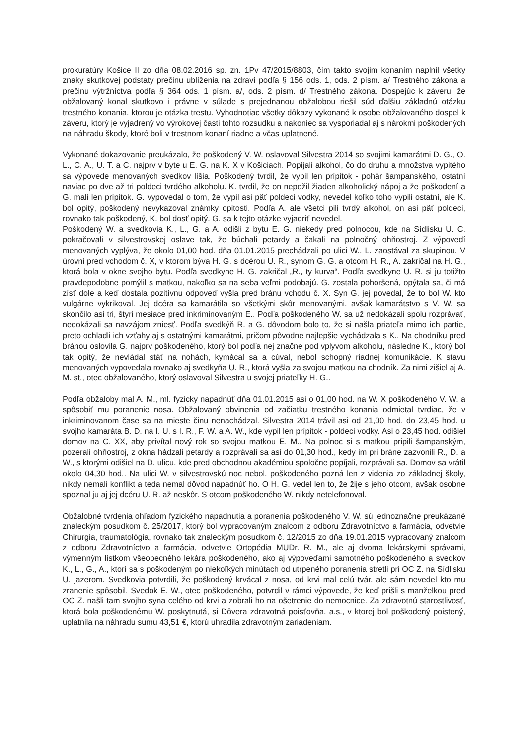prokuratúry Košice II zo dňa 08.02.2016 sp. zn. 1Pv 47/2015/8803, čím takto svojim konaním naplnil všetky znaky skutkovej podstaty prečinu ublíženia na zdraví podľa § 156 ods. 1, ods. 2 písm. a/ Trestného zákona a prečinu výtržníctva podľa § 364 ods. 1 písm. a/, ods. 2 písm. d/ Trestného zákona. Dospejúc k záveru, že obžalovaný konal skutkovo i právne v súlade s prejednanou obžalobou riešil súd ďalšiu základnú otázku trestného konania, ktorou je otázka trestu. Vyhodnotiac všetky dôkazy vykonané k osobe obžalovaného dospel k záveru, ktorý je vyjadrený vo výrokovej časti tohto rozsudku a nakoniec sa vysporiadal aj s nárokmi poškodených na náhradu škody, ktoré boli v trestnom konaní riadne a včas uplatnené.
Vykonané dokazovanie preukázalo, že poškodený V. W. oslavoval Silvestra 2014 so svojimi kamarátmi D. G., O. L., C. A., U. T. a C. najprv v byte u E. G. na K. X v Košiciach. Popíjali alkohol, čo do druhu a množstva vypitého sa výpovede menovaných svedkov líšia. Poškodený tvrdil, že vypil len prípitok - pohár šampanského, ostatní naviac po dve až tri poldeci tvrdého alkoholu. K. tvrdil, že on nepožil žiaden alkoholický nápoj a že poškodení a G. mali len prípitok. G. vypovedal o tom, že vypil asi päť poldeci vodky, nevedel koľko toho vypili ostatní, ale K. bol opitý, poškodený nevykazoval známky opitosti. Podľa A. ale všetci pili tvrdý alkohol, on asi päť poldeci, rovnako tak poškodený, K. bol dosť opitý. G. sa k tejto otázke vyjadriť nevedel.
Poškodený W. a svedkovia K., L., G. a A. odišli z bytu E. G. niekedy pred polnocou, kde na Sídlisku U. C. pokračovali v silvestrovskej oslave tak, že búchali petardy a čakali na polnočný ohňostroj. Z výpovedí menovaných vyplýva, že okolo 01,00 hod. dňa 01.01.2015 prechádzali po ulici W., L. zaostával za skupinou. V úrovni pred vchodom č. X, v ktorom býva H. G. s dcérou U. R., synom G. G. a otcom H. R., A. zakričal na H. G., ktorá bola v okne svojho bytu. Podľa svedkyne H. G. zakričal „R., ty kurva“. Podľa svedkyne U. R. si ju totižto pravdepodobne pomýlil s matkou, nakoľko sa na seba veľmi podobajú. G. zostala pohoršená, opýtala sa, či má zísť dole a keď dostala pozitívnu odpoveď vyšla pred bránu vchodu č. X. Syn G. jej povedal, že to bol W. kto vulgárne vykrikoval. Jej dcéra sa kamarátila so všetkými skôr menovanými, avšak kamarátstvo s V. W. sa skončilo asi tri, štyri mesiace pred inkriminovaným E.. Podľa poškodeného W. sa už nedokázali spolu rozprávať, nedokázali sa navzájom zniesť. Podľa svedkýň R. a G. dôvodom bolo to, že si našla priateľa mimo ich partie, preto ochladli ich vzťahy aj s ostatnými kamarátmi, pričom pôvodne najlepšie vychádzala s K.. Na chodníku pred bránou oslovila G. najprv poškodeného, ktorý bol podľa nej značne pod vplyvom alkoholu, následne K., ktorý bol tak opitý, že nevládal stáť na nohách, kymácal sa a cúval, nebol schopný riadnej komunikácie. K stavu menovaných vypovedala rovnako aj svedkyňa U. R., ktorá vyšla za svojou matkou na chodník. Za nimi zišiel aj A. M. st., otec obžalovaného, ktorý oslavoval Silvestra u svojej priateľky H. G..
Podľa obžaloby mal A. M., ml. fyzicky napadnúť dňa 01.01.2015 asi o 01,00 hod. na W. X poškodeného V. W. a spôsobiť mu poranenie nosa. Obžalovaný obvinenia od začiatku trestného konania odmietal tvrdiac, že v inkriminovanom čase sa na mieste činu nenachádzal. Silvestra 2014 trávil asi od 21,00 hod. do 23,45 hod. u svojho kamaráta B. D. na I. U. s I. R., F. W. a A. W., kde vypil len prípitok - poldeci vodky. Asi o 23,45 hod. odišiel domov na C. XX, aby privítal nový rok so svojou matkou E. M.. Na polnoc si s matkou pripili šampanským, pozerali ohňostroj, z okna hádzali petardy a rozprávali sa asi do 01,30 hod., kedy im pri bráne zazvonili R., D. a W., s ktorými odišiel na D. ulicu, kde pred obchodnou akadémiou spoločne popíjali, rozprávali sa. Domov sa vrátil okolo 04,30 hod.. Na ulici W. v silvestrovskú noc nebol, poškodeného pozná len z videnia zo základnej školy, nikdy nemali konflikt a teda nemal dôvod napadnúť ho. O H. G. vedel len to, že žije s jeho otcom, avšak osobne spoznal ju aj jej dcéru U. R. až neskôr. S otcom poškodeného W. nikdy netelefonoval.
Obžalobné tvrdenia ohľadom fyzického napadnutia a poranenia poškodeného V. W. sú jednoznačne preukázané znaleckým posudkom č. 25/2017, ktorý bol vypracovaným znalcom z odboru Zdravotníctvo a farmácia, odvetvie Chirurgia, traumatológia, rovnako tak znaleckým posudkom č. 12/2015 zo dňa 19.01.2015 vypracovaný znalcom z odboru Zdravotníctvo a farmácia, odvetvie Ortopédia MUDr. R. M., ale aj dvoma lekárskymi správami, výmenným lístkom všeobecného lekára poškodeného, ako aj výpoveďami samotného poškodeného a svedkov K., L., G., A., ktorí sa s poškodeným po niekoľkých minútach od utrpeného poranenia stretli pri OC Z. na Sídlisku U. jazerom. Svedkovia potvrdili, že poškodený krvácal z nosa, od krvi mal celú tvár, ale sám nevedel kto mu zranenie spôsobil. Svedok E. W., otec poškodeného, potvrdil v rámci výpovede, že keď prišli s manželkou pred OC Z. našli tam svojho syna celého od krvi a zobrali ho na ošetrenie do nemocnice. Za zdravotnú starostlivosť, ktorá bola poškodenému W. poskytnutá, si Dôvera zdravotná poisťovňa, a.s., v ktorej bol poškodený poistený, uplatnila na náhradu sumu 43,51 €, ktorú uhradila zdravotným zariadeniam.